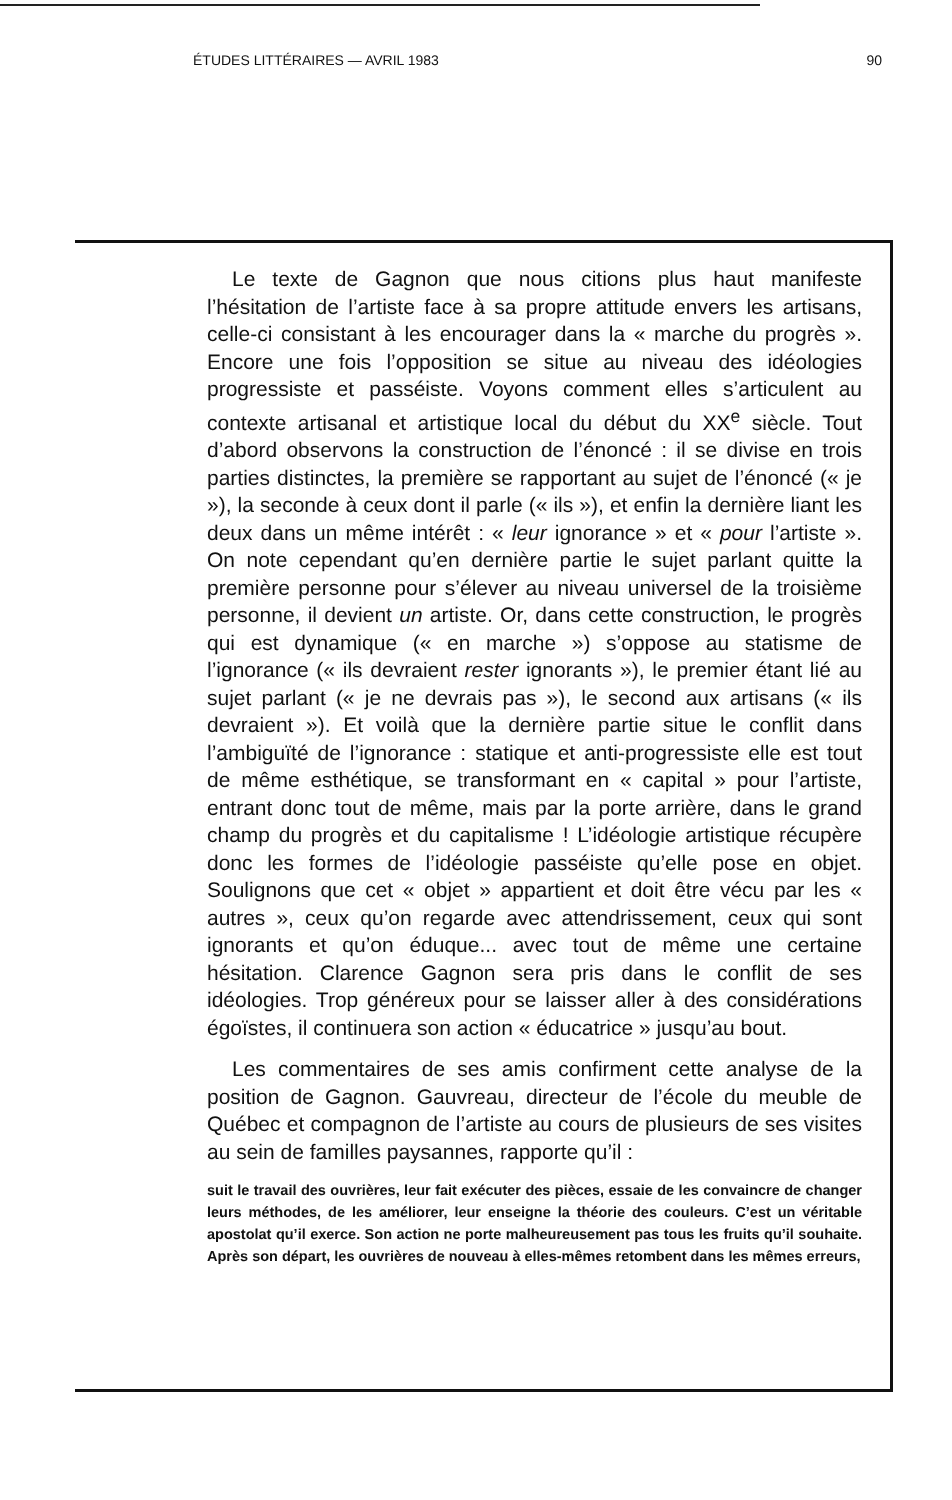ÉTUDES LITTÉRAIRES — AVRIL 1983 90
Le texte de Gagnon que nous citions plus haut manifeste l’hésitation de l’artiste face à sa propre attitude envers les artisans, celle-ci consistant à les encourager dans la « marche du progrès ». Encore une fois l’opposition se situe au niveau des idéologies progressiste et passéiste. Voyons comment elles s’articulent au contexte artisanal et artistique local du début du XX<sup>e</sup> siècle. Tout d’abord observons la construction de l’énoncé : il se divise en trois parties distinctes, la première se rapportant au sujet de l’énoncé (« je »), la seconde à ceux dont il parle (« ils »), et enfin la dernière liant les deux dans un même intérêt : « leur ignorance » et « pour l’artiste ». On note cependant qu’en dernière partie le sujet parlant quitte la première personne pour s’élever au niveau universel de la troisième personne, il devient un artiste. Or, dans cette construction, le progrès qui est dynamique (« en marche ») s’oppose au statisme de l’ignorance (« ils devraient rester ignorants »), le premier étant lié au sujet parlant (« je ne devrais pas »), le second aux artisans (« ils devraient »). Et voilà que la dernière partie situe le conflit dans l’ambiguïté de l’ignorance : statique et anti-progressiste elle est tout de même esthétique, se transformant en « capital » pour l’artiste, entrant donc tout de même, mais par la porte arrière, dans le grand champ du progrès et du capitalisme ! L’idéologie artistique récupère donc les formes de l’idéologie passéiste qu’elle pose en objet. Soulignons que cet « objet » appartient et doit être vécu par les « autres », ceux qu’on regarde avec attendrissement, ceux qui sont ignorants et qu’on éduque... avec tout de même une certaine hésitation. Clarence Gagnon sera pris dans le conflit de ses idéologies. Trop généreux pour se laisser aller à des considérations égoïstes, il continuera son action « éducatrice » jusqu’au bout.
Les commentaires de ses amis confirment cette analyse de la position de Gagnon. Gauvreau, directeur de l’école du meuble de Québec et compagnon de l’artiste au cours de plusieurs de ses visites au sein de familles paysannes, rapporte qu’il :
suit le travail des ouvrières, leur fait exécuter des pièces, essaie de les convaincre de changer leurs méthodes, de les améliorer, leur enseigne la théorie des couleurs. C’est un véritable apostolat qu’il exerce. Son action ne porte malheureusement pas tous les fruits qu’il souhaite. Après son départ, les ouvrières de nouveau à elles-mêmes retombent dans les mêmes erreurs,